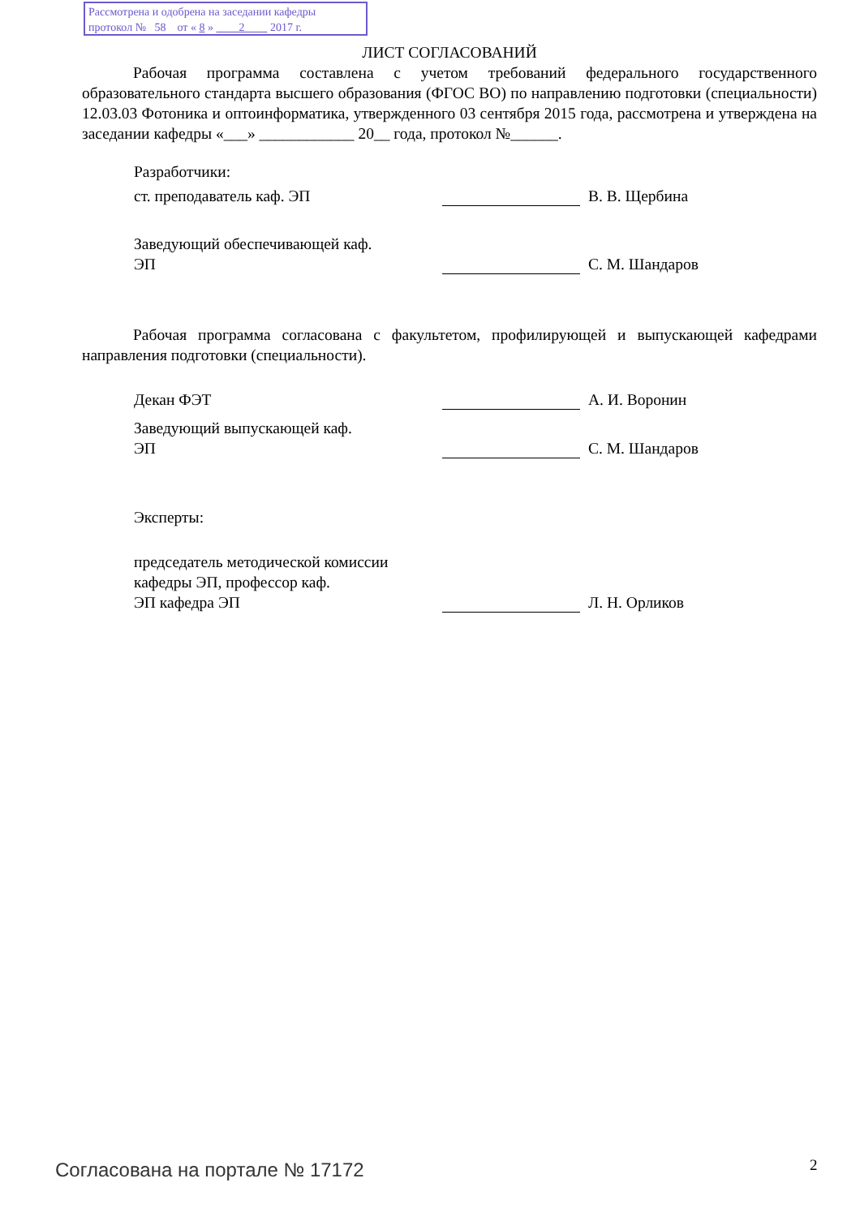Рассмотрена и одобрена на заседании кафедры
протокол № 58 от « 8 » 2 2017 г.
ЛИСТ СОГЛАСОВАНИЙ
Рабочая программа составлена с учетом требований федерального государственного образовательного стандарта высшего образования (ФГОС ВО) по направлению подготовки (специальности) 12.03.03 Фотоника и оптоинформатика, утвержденного 03 сентября 2015 года, рассмотрена и утверждена на заседании кафедры «___» ____________ 20__ года, протокол №______.
Разработчики:
ст. преподаватель каф. ЭП В. В. Щербина
Заведующий обеспечивающей каф.
ЭП
С. М. Шандаров
Рабочая программа согласована с факультетом, профилирующей и выпускающей кафедрами направления подготовки (специальности).
Декан ФЭТ А. И. Воронин
Заведующий выпускающей каф.
ЭП
С. М. Шандаров
Эксперты:
председатель методической комиссии кафедры ЭП, профессор каф.
ЭП кафедра ЭП
Л. Н. Орликов
Согласована на портале № 17172 2